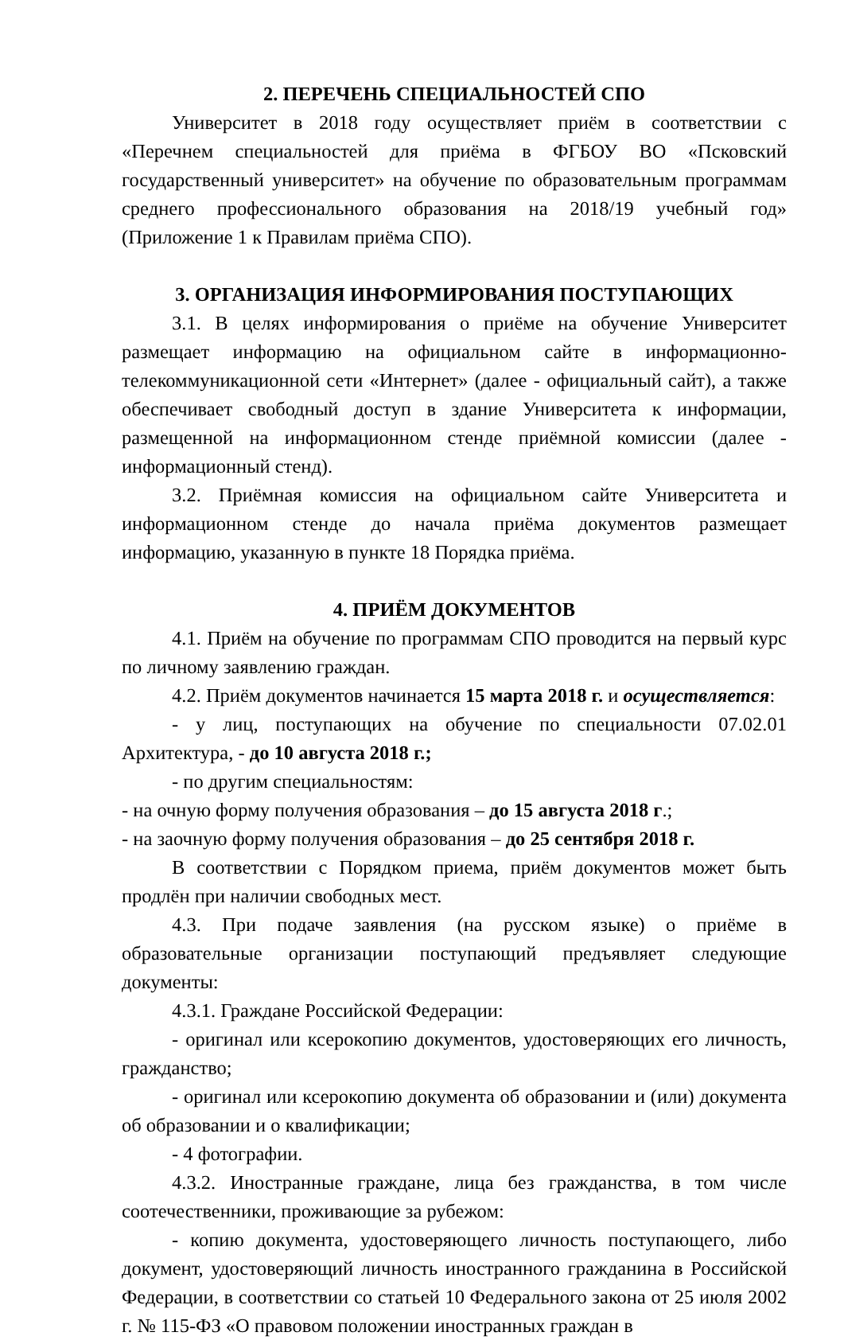2. ПЕРЕЧЕНЬ СПЕЦИАЛЬНОСТЕЙ СПО
Университет в 2018 году осуществляет приём в соответствии с «Перечнем специальностей для приёма в ФГБОУ ВО «Псковский государственный университет» на обучение по образовательным программам среднего профессионального образования на 2018/19 учебный год» (Приложение 1 к Правилам приёма СПО).
3. ОРГАНИЗАЦИЯ ИНФОРМИРОВАНИЯ ПОСТУПАЮЩИХ
3.1. В целях информирования о приёме на обучение Университет размещает информацию на официальном сайте в информационно-телекоммуникационной сети «Интернет» (далее - официальный сайт), а также обеспечивает свободный доступ в здание Университета к информации, размещенной на информационном стенде приёмной комиссии (далее - информационный стенд).
3.2. Приёмная комиссия на официальном сайте Университета и информационном стенде до начала приёма документов размещает информацию, указанную в пункте 18 Порядка приёма.
4. ПРИЁМ ДОКУМЕНТОВ
4.1. Приём на обучение по программам СПО проводится на первый курс по личному заявлению граждан.
4.2. Приём документов начинается 15 марта 2018 г. и осуществляется:
- у лиц, поступающих на обучение по специальности 07.02.01 Архитектура, - до 10 августа 2018 г.;
- по другим специальностям:
- на очную форму получения образования – до 15 августа 2018 г.;
- на заочную форму получения образования – до 25 сентября 2018 г.
В соответствии с Порядком приема, приём документов может быть продлён при наличии свободных мест.
4.3. При подаче заявления (на русском языке) о приёме в образовательные организации поступающий предъявляет следующие документы:
4.3.1. Граждане Российской Федерации:
- оригинал или ксерокопию документов, удостоверяющих его личность, гражданство;
- оригинал или ксерокопию документа об образовании и (или) документа об образовании и о квалификации;
- 4 фотографии.
4.3.2. Иностранные граждане, лица без гражданства, в том числе соотечественники, проживающие за рубежом:
- копию документа, удостоверяющего личность поступающего, либо документ, удостоверяющий личность иностранного гражданина в Российской Федерации, в соответствии со статьей 10 Федерального закона от 25 июля 2002 г. № 115-ФЗ «О правовом положении иностранных граждан в